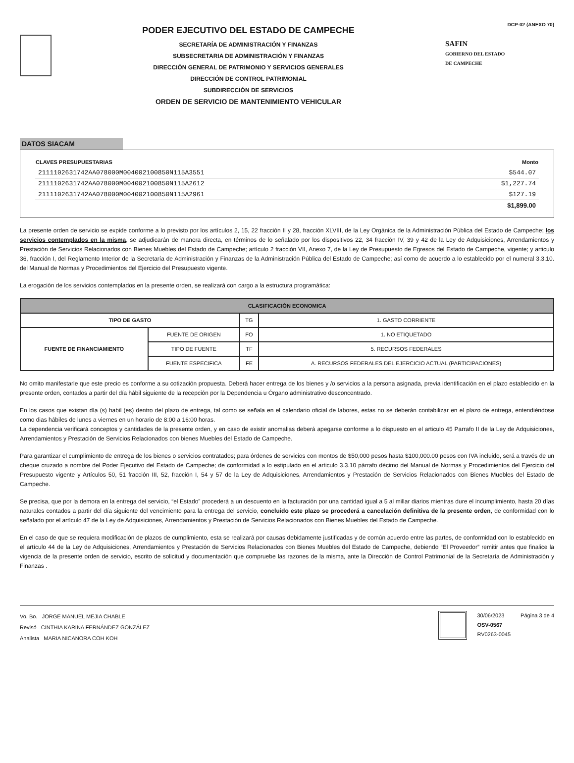PODER EJECUTIVO DEL ESTADO DE CAMPECHE
SECRETARÍA DE ADMINISTRACIÓN Y FINANZAS
SUBSECRETARIA DE ADMINISTRACIÓN Y FINANZAS
DIRECCIÓN GENERAL DE PATRIMONIO Y SERVICIOS GENERALES
DIRECCIÓN DE CONTROL PATRIMONIAL
SUBDIRECCIÓN DE SERVICIOS
ORDEN DE SERVICIO DE MANTENIMIENTO VEHICULAR
DCP-02 (ANEXO 70)
SAFIN
GOBIERNO DEL ESTADO
DE CAMPECHE
DATOS SIACAM
| CLAVES PRESUPUESTARIAS | Monto |
| --- | --- |
| 2111102631742AA078000M004002100850N115A3551 | $544.07 |
| 2111102631742AA078000M004002100850N115A2612 | $1,227.74 |
| 2111102631742AA078000M004002100850N115A2961 | $127.19 |
| | $1,899.00 |
La presente orden de servicio se expide conforme a lo previsto por los artículos 2, 15, 22 fracción II y 28, fracción XLVIII, de la Ley Orgánica de la Administración Pública del Estado de Campeche; los servicios contemplados en la misma, se adjudicarán de manera directa, en términos de lo señalado por los dispositivos 22, 34 fracción IV, 39 y 42 de la Ley de Adquisiciones, Arrendamientos y Prestación de Servicios Relacionados con Bienes Muebles del Estado de Campeche; artículo 2 fracción VII, Anexo 7, de la Ley de Presupuesto de Egresos del Estado de Campeche, vigente; y articulo 36, fracción I, del Reglamento Interior de la Secretaría de Administración y Finanzas de la Administración Pública del Estado de Campeche; así como de acuerdo a lo establecido por el numeral 3.3.10. del Manual de Normas y Procedimientos del Ejercicio del Presupuesto vigente.
La erogación de los servicios contemplados en la presente orden, se realizará con cargo a la estructura programática:
| CLASIFICACIÓN ECONOMICA | | | |
| --- | --- | --- | --- |
| TIPO DE GASTO | | TG | 1. GASTO CORRIENTE |
| FUENTE DE FINANCIAMIENTO | FUENTE DE ORIGEN | FO | 1. NO ETIQUETADO |
| | TIPO DE FUENTE | TF | 5. RECURSOS FEDERALES |
| | FUENTE ESPECIFICA | FE | A. RECURSOS FEDERALES DEL EJERCICIO ACTUAL (PARTICIPACIONES) |
No omito manifestarle que este precio es conforme a su cotización propuesta. Deberá hacer entrega de los bienes y /o servicios a la persona asignada, previa identificación en el plazo establecido en la presente orden, contados a partir del día hábil siguiente de la recepción por la Dependencia u Órgano administrativo desconcentrado.
En los casos que existan día (s) habil (es) dentro del plazo de entrega, tal como se señala en el calendario oficial de labores, estas no se deberán contabilizar en el plazo de entrega, entendiéndose como dias hábiles de lunes a viernes en un horario de 8:00 a 16:00 horas.
La dependencia verificará conceptos y cantidades de la presente orden, y en caso de existir anomalias deberá apegarse conforme a lo dispuesto en el articulo 45 Parrafo II de la Ley de Adquisiciones, Arrendamientos y Prestación de Servicios Relacionados con bienes Muebles del Estado de Campeche.
Para garantizar el cumplimiento de entrega de los bienes o servicios contratados; para órdenes de servicios con montos de $50,000 pesos hasta $100,000.00 pesos con IVA incluido, será a través de un cheque cruzado a nombre del Poder Ejecutivo del Estado de Campeche; de conformidad a lo estipulado en el articulo 3.3.10 párrafo décimo del Manual de Normas y Procedimientos del Ejercicio del Presupuesto vigente y Artículos 50, 51 fracción III, 52, fracción I, 54 y 57 de la Ley de Adquisiciones, Arrendamientos y Prestación de Servicios Relacionados con Bienes Muebles del Estado de Campeche.
Se precisa, que por la demora en la entrega del servicio, “el Estado” procederá a un descuento en la facturación por una cantidad igual a 5 al millar diarios mientras dure el incumplimiento, hasta 20 días naturales contados a partir del día siguiente del vencimiento para la entrega del servicio, concluido este plazo se procederá a cancelación definitiva de la presente orden, de conformidad con lo señalado por el artículo 47 de la Ley de Adquisiciones, Arrendamientos y Prestación de Servicios Relacionados con Bienes Muebles del Estado de Campeche.
En el caso de que se requiera modificación de plazos de cumplimiento, esta se realizará por causas debidamente justificadas y de común acuerdo entre las partes, de conformidad con lo establecido en el artículo 44 de la Ley de Adquisiciones, Arrendamientos y Prestación de Servicios Relacionados con Bienes Muebles del Estado de Campeche, debiendo “El Proveedor” remitir antes que finalice la vigencia de la presente orden de servicio, escrito de solicitud y documentación que compruebe las razones de la misma, ante la Dirección de Control Patrimonial de la Secretaría de Administración y Finanzas .
Vo. Bo. JORGE MANUEL MEJIA CHABLE
Revisó CINTHIA KARINA FERNÁNDEZ GONZÁLEZ
Analista MARIA NICANORA COH KOH
30/06/2023
OSV-0567
RV0263-0045
Página 3 de 4